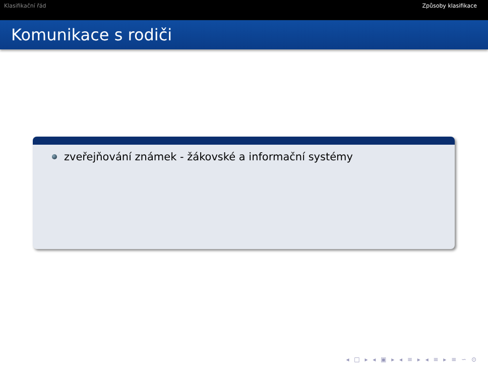Klasifikační řád Způsoby klasifikace
Komunikace s rodiči
zveřejňování známek - žákovské a informační systémy
◂ □ ▸ ◂ ▣ ▸ ◂ ≡ ▸ ◂ ≡ ▸ ≡ ∽ ⊙